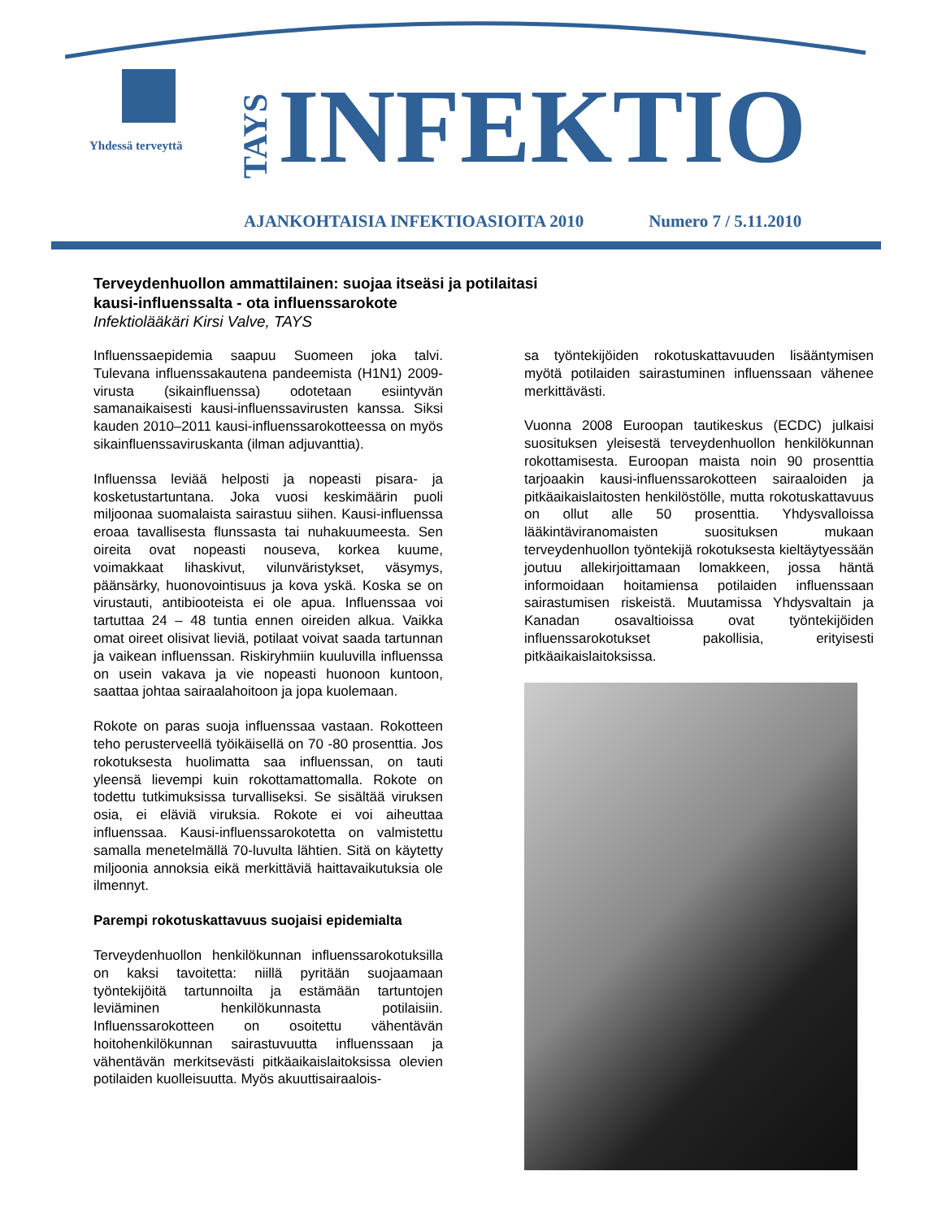Yhdessä terveyttä
TAYS
INFEKTIO
AJANKOHTAISIA INFEKTIOASIOITA 2010 Numero 7 / 5.11.2010
Terveydenhuollon ammattilainen: suojaa itseäsi ja potilaitasi
kausi-influenssalta - ota influenssarokote
Infektiolääkäri Kirsi Valve, TAYS
Influenssaepidemia saapuu Suomeen joka talvi. Tulevana influenssakautena pandeemista (H1N1) 2009-virusta (sikainfluenssa) odotetaan esiintyvän samanaikaisesti kausi-influenssavirusten kanssa. Siksi kauden 2010–2011 kausi-influenssarokotteessa on myös sikainfluenssaviruskanta (ilman adjuvanttia).
Influenssa leviää helposti ja nopeasti pisara- ja kosketustartuntana. Joka vuosi keskimäärin puoli miljoonaa suomalaista sairastuu siihen. Kausi-influenssa eroaa tavallisesta flunssasta tai nuhakuumeesta. Sen oireita ovat nopeasti nouseva, korkea kuume, voimakkaat lihaskivut, vilunväristykset, väsymys, päänsärky, huonovointisuus ja kova yskä. Koska se on virustauti, antibiooteista ei ole apua. Influenssaa voi tartuttaa 24 – 48 tuntia ennen oireiden alkua. Vaikka omat oireet olisivat lieviä, potilaat voivat saada tartunnan ja vaikean influenssan. Riskiryhmiin kuuluvilla influenssa on usein vakava ja vie nopeasti huonoon kuntoon, saattaa johtaa sairaalahoitoon ja jopa kuolemaan.
Rokote on paras suoja influenssaa vastaan. Rokotteen teho perusterveellä työikäisellä on 70 -80 prosenttia. Jos rokotuksesta huolimatta saa influenssan, on tauti yleensä lievempi kuin rokottamattomalla. Rokote on todettu tutkimuksissa turvalliseksi. Se sisältää viruksen osia, ei eläviä viruksia. Rokote ei voi aiheuttaa influenssaa. Kausi-influenssarokotetta on valmistettu samalla menetelmällä 70-luvulta lähtien. Sitä on käytetty miljoonia annoksia eikä merkittäviä haittavaikutuksia ole ilmennyt.
Parempi rokotuskattavuus suojaisi epidemialta
Terveydenhuollon henkilökunnan influenssarokotuksilla on kaksi tavoitetta: niillä pyritään suojaamaan työntekijöitä tartunnoilta ja estämään tartuntojen leviäminen henkilökunnasta potilaisiin. Influenssarokotteen on osoitettu vähentävän hoitohenkilökunnan sairastuvuutta influenssaan ja vähentävän merkitsevästi pitkäaikaislaitoksissa olevien potilaiden kuolleisuutta. Myös akuuttisairaalois-
sa työntekijöiden rokotuskattavuuden lisääntymisen myötä potilaiden sairastuminen influenssaan vähenee merkittävästi.
Vuonna 2008 Euroopan tautikeskus (ECDC) julkaisi suosituksen yleisestä terveydenhuollon henkilökunnan rokottamisesta. Euroopan maista noin 90 prosenttia tarjoaakin kausi-influenssarokotteen sairaaloiden ja pitkäaikaislaitosten henkilöstölle, mutta rokotuskattavuus on ollut alle 50 prosenttia. Yhdysvalloissa lääkintäviranomaisten suosituksen mukaan terveydenhuollon työntekijä rokotuksesta kieltäytyessään joutuu allekirjoittamaan lomakkeen, jossa häntä informoidaan hoitamiensa potilaiden influenssaan sairastumisen riskeistä. Muutamissa Yhdysvaltain ja Kanadan osavaltioissa ovat työntekijöiden influenssarokotukset pakollisia, erityisesti pitkäaikaislaitoksissa.